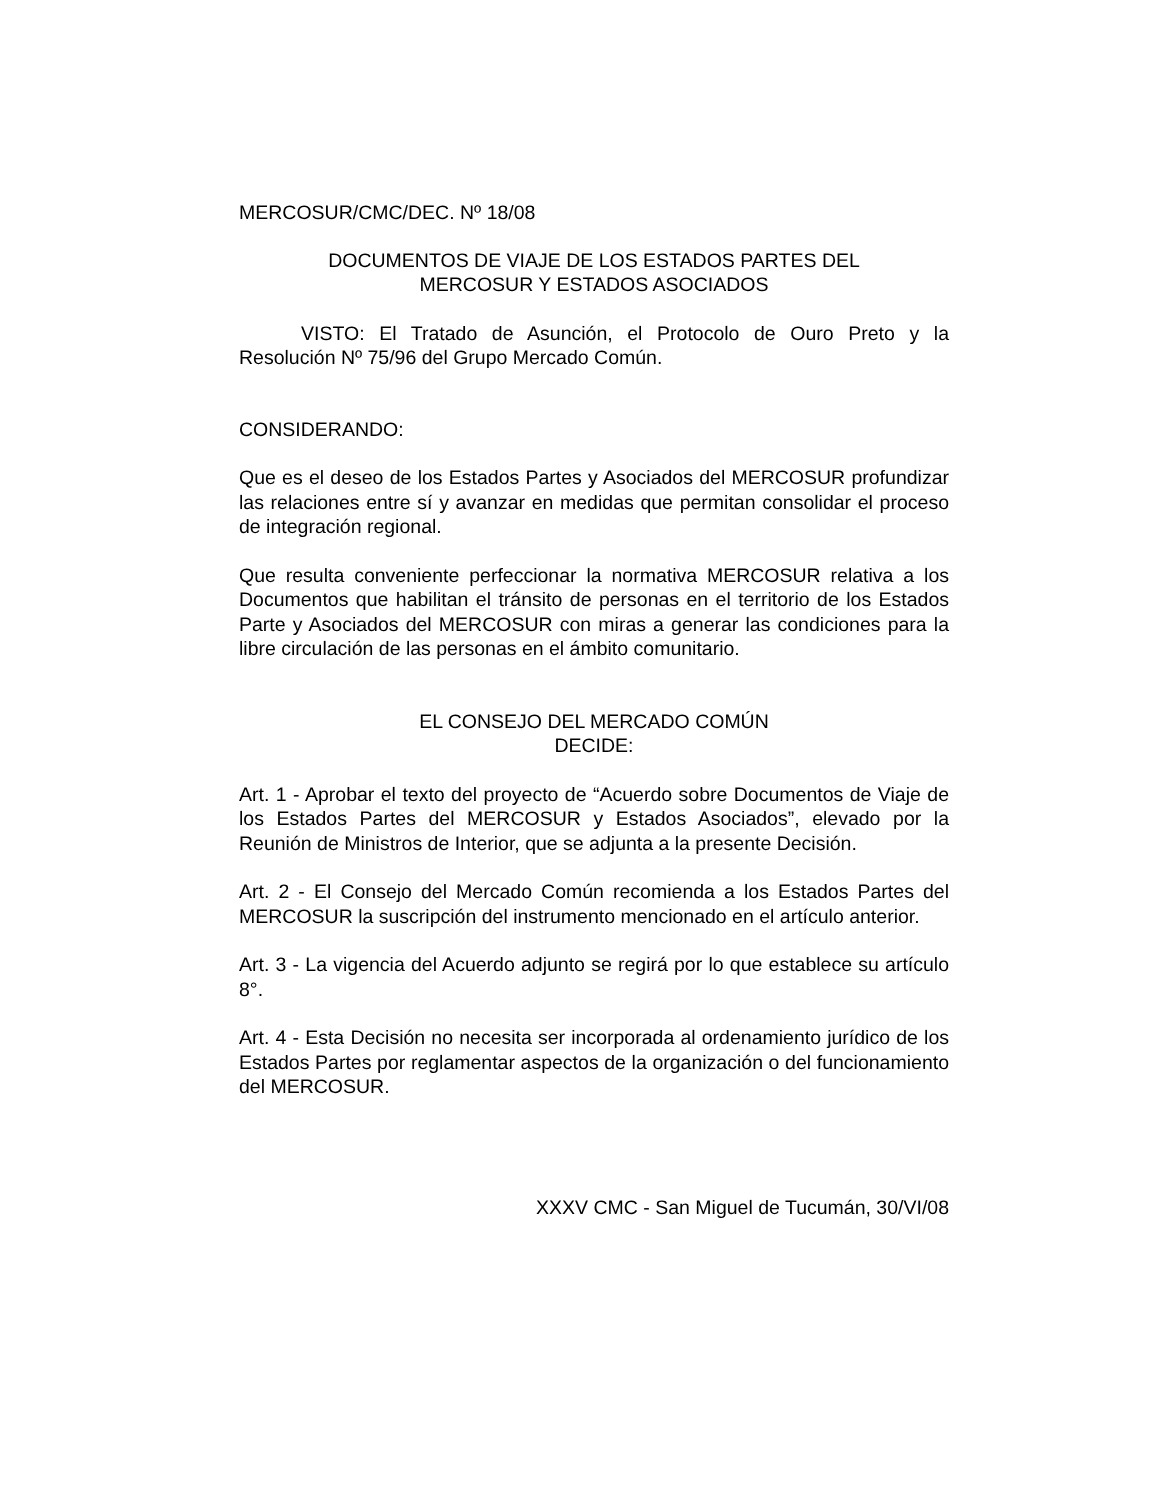MERCOSUR/CMC/DEC. Nº 18/08
DOCUMENTOS DE VIAJE DE LOS ESTADOS PARTES DEL
MERCOSUR Y ESTADOS ASOCIADOS
VISTO: El Tratado de Asunción, el Protocolo de Ouro Preto y la Resolución Nº 75/96 del Grupo Mercado Común.
CONSIDERANDO:
Que es el deseo de los Estados Partes y Asociados del MERCOSUR profundizar las relaciones entre sí y avanzar en medidas que permitan consolidar el proceso de integración regional.
Que resulta conveniente perfeccionar la normativa MERCOSUR relativa a los Documentos que habilitan el tránsito de personas en el territorio de los Estados Parte y Asociados del MERCOSUR con miras a generar las condiciones para la libre circulación de las personas en el ámbito comunitario.
EL CONSEJO DEL MERCADO COMÚN
DECIDE:
Art. 1 - Aprobar el texto del proyecto de “Acuerdo sobre Documentos de Viaje de los Estados Partes del MERCOSUR y Estados Asociados”, elevado por la Reunión de Ministros de Interior, que se adjunta a la presente Decisión.
Art. 2 - El Consejo del Mercado Común recomienda a los Estados Partes del MERCOSUR la suscripción del instrumento mencionado en el artículo anterior.
Art. 3 - La vigencia del Acuerdo adjunto se regirá por lo que establece su artículo 8°.
Art. 4 - Esta Decisión no necesita ser incorporada al ordenamiento jurídico de los Estados Partes por reglamentar aspectos de la organización o del funcionamiento del MERCOSUR.
XXXV CMC - San Miguel de Tucumán, 30/VI/08